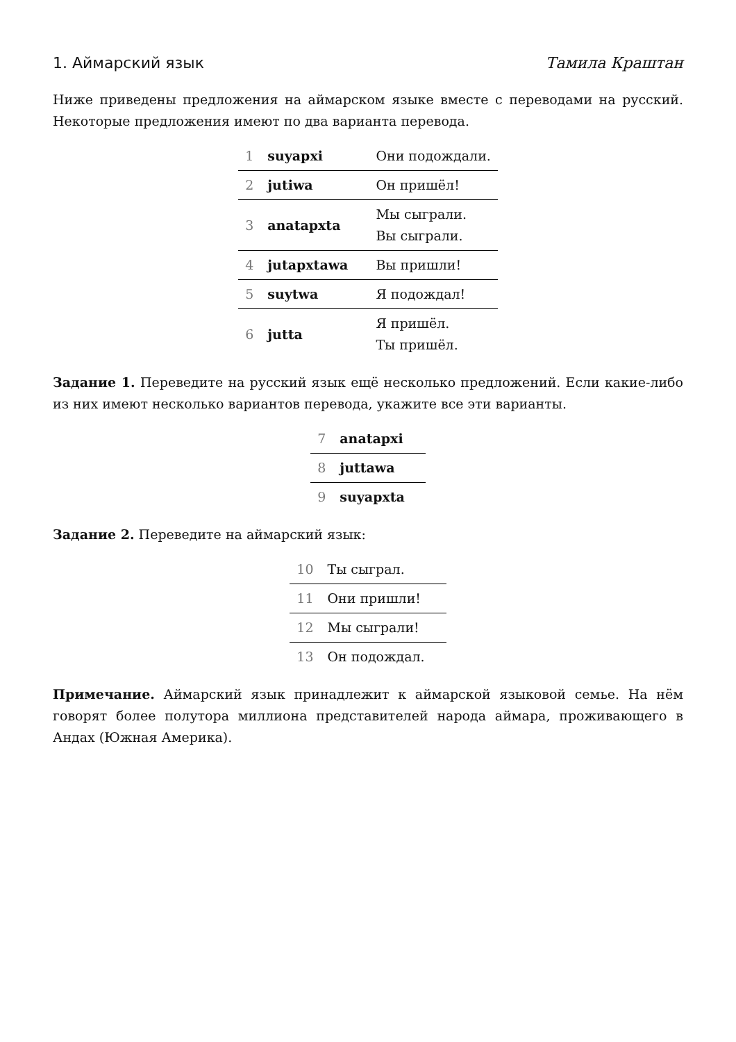1. Аймарский язык Тамила Краштан
Ниже приведены предложения на аймарском языке вместе с переводами на русский. Некоторые предложения имеют по два варианта перевода.
| 1 | suyapxi | Они подождали. |
| 2 | jutiwa | Он пришёл! |
| 3 | anatapxta | Мы сыграли. Вы сыграли. |
| 4 | jutapxtawa | Вы пришли! |
| 5 | suytwa | Я подождал! |
| 6 | jutta | Я пришёл. Ты пришёл. |
Задание 1. Переведите на русский язык ещё несколько предложений. Если какие-либо из них имеют несколько вариантов перевода, укажите все эти варианты.
| 7 | anatapxi |
| 8 | juttawa |
| 9 | suyapxta |
Задание 2. Переведите на аймарский язык:
| 10 | Ты сыграл. |
| 11 | Они пришли! |
| 12 | Мы сыграли! |
| 13 | Он подождал. |
Примечание. Аймарский язык принадлежит к аймарской языковой семье. На нём говорят более полутора миллиона представителей народа аймара, проживающего в Андах (Южная Америка).